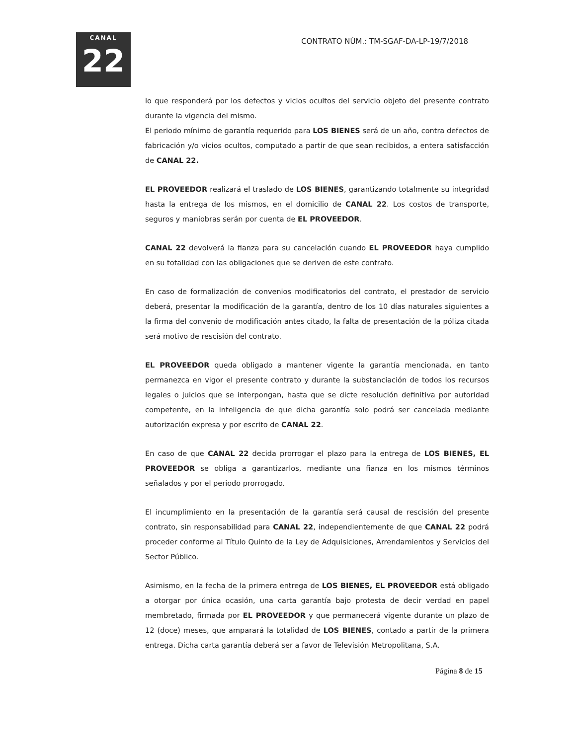CANAL
22
CONTRATO NÚM.: TM-SGAF-DA-LP-19/7/2018
lo que responderá por los defectos y vicios ocultos del servicio objeto del presente contrato durante la vigencia del mismo.
El periodo mínimo de garantía requerido para LOS BIENES será de un año, contra defectos de fabricación y/o vicios ocultos, computado a partir de que sean recibidos, a entera satisfacción de CANAL 22.
EL PROVEEDOR realizará el traslado de LOS BIENES, garantizando totalmente su integridad hasta la entrega de los mismos, en el domicilio de CANAL 22. Los costos de transporte, seguros y maniobras serán por cuenta de EL PROVEEDOR.
CANAL 22 devolverá la fianza para su cancelación cuando EL PROVEEDOR haya cumplido en su totalidad con las obligaciones que se deriven de este contrato.
En caso de formalización de convenios modificatorios del contrato, el prestador de servicio deberá, presentar la modificación de la garantía, dentro de los 10 días naturales siguientes a la firma del convenio de modificación antes citado, la falta de presentación de la póliza citada será motivo de rescisión del contrato.
EL PROVEEDOR queda obligado a mantener vigente la garantía mencionada, en tanto permanezca en vigor el presente contrato y durante la substanciación de todos los recursos legales o juicios que se interpongan, hasta que se dicte resolución definitiva por autoridad competente, en la inteligencia de que dicha garantía solo podrá ser cancelada mediante autorización expresa y por escrito de CANAL 22.
En caso de que CANAL 22 decida prorrogar el plazo para la entrega de LOS BIENES, EL PROVEEDOR se obliga a garantizarlos, mediante una fianza en los mismos términos señalados y por el periodo prorrogado.
El incumplimiento en la presentación de la garantía será causal de rescisión del presente contrato, sin responsabilidad para CANAL 22, independientemente de que CANAL 22 podrá proceder conforme al Título Quinto de la Ley de Adquisiciones, Arrendamientos y Servicios del Sector Público.
Asimismo, en la fecha de la primera entrega de LOS BIENES, EL PROVEEDOR está obligado a otorgar por única ocasión, una carta garantía bajo protesta de decir verdad en papel membretado, firmada por EL PROVEEDOR y que permanecerá vigente durante un plazo de 12 (doce) meses, que amparará la totalidad de LOS BIENES, contado a partir de la primera entrega. Dicha carta garantía deberá ser a favor de Televisión Metropolitana, S.A.
Página 8 de 15